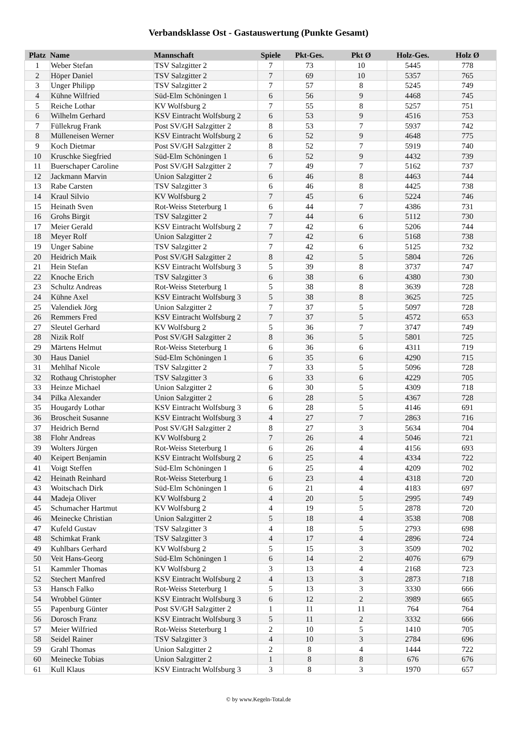Verbandsklasse Ost - Gastauswertung (Punkte Gesamt)
| Platz | Name | Mannschaft | Spiele | Pkt-Ges. | Pkt Ø | Holz-Ges. | Holz Ø |
| --- | --- | --- | --- | --- | --- | --- | --- |
| 1 | Weber Stefan | TSV Salzgitter 2 | 7 | 73 | 10 | 5445 | 778 |
| 2 | Höper Daniel | TSV Salzgitter 2 | 7 | 69 | 10 | 5357 | 765 |
| 3 | Unger Philipp | TSV Salzgitter 2 | 7 | 57 | 8 | 5245 | 749 |
| 4 | Kühne Wilfried | Süd-Elm Schöningen 1 | 6 | 56 | 9 | 4468 | 745 |
| 5 | Reiche Lothar | KV Wolfsburg 2 | 7 | 55 | 8 | 5257 | 751 |
| 6 | Wilhelm Gerhard | KSV Eintracht Wolfsburg 2 | 6 | 53 | 9 | 4516 | 753 |
| 7 | Füllekrug Frank | Post SV/GH Salzgitter 2 | 8 | 53 | 7 | 5937 | 742 |
| 8 | Mülleneisen Werner | KSV Eintracht Wolfsburg 2 | 6 | 52 | 9 | 4648 | 775 |
| 9 | Koch Dietmar | Post SV/GH Salzgitter 2 | 8 | 52 | 7 | 5919 | 740 |
| 10 | Kruschke Siegfried | Süd-Elm Schöningen 1 | 6 | 52 | 9 | 4432 | 739 |
| 11 | Buerschaper Caroline | Post SV/GH Salzgitter 2 | 7 | 49 | 7 | 5162 | 737 |
| 12 | Jackmann Marvin | Union Salzgitter 2 | 6 | 46 | 8 | 4463 | 744 |
| 13 | Rabe Carsten | TSV Salzgitter 3 | 6 | 46 | 8 | 4425 | 738 |
| 14 | Kraul Silvio | KV Wolfsburg 2 | 7 | 45 | 6 | 5224 | 746 |
| 15 | Heinath Sven | Rot-Weiss Steterburg 1 | 6 | 44 | 7 | 4386 | 731 |
| 16 | Grohs Birgit | TSV Salzgitter 2 | 7 | 44 | 6 | 5112 | 730 |
| 17 | Meier Gerald | KSV Eintracht Wolfsburg 2 | 7 | 42 | 6 | 5206 | 744 |
| 18 | Meyer Rolf | Union Salzgitter 2 | 7 | 42 | 6 | 5168 | 738 |
| 19 | Unger Sabine | TSV Salzgitter 2 | 7 | 42 | 6 | 5125 | 732 |
| 20 | Heidrich Maik | Post SV/GH Salzgitter 2 | 8 | 42 | 5 | 5804 | 726 |
| 21 | Hein Stefan | KSV Eintracht Wolfsburg 3 | 5 | 39 | 8 | 3737 | 747 |
| 22 | Knoche Erich | TSV Salzgitter 3 | 6 | 38 | 6 | 4380 | 730 |
| 23 | Schultz Andreas | Rot-Weiss Steterburg 1 | 5 | 38 | 8 | 3639 | 728 |
| 24 | Kühne Axel | KSV Eintracht Wolfsburg 3 | 5 | 38 | 8 | 3625 | 725 |
| 25 | Valendiek Jörg | Union Salzgitter 2 | 7 | 37 | 5 | 5097 | 728 |
| 26 | Remmers Fred | KSV Eintracht Wolfsburg 2 | 7 | 37 | 5 | 4572 | 653 |
| 27 | Sleutel Gerhard | KV Wolfsburg 2 | 5 | 36 | 7 | 3747 | 749 |
| 28 | Nizik Rolf | Post SV/GH Salzgitter 2 | 8 | 36 | 5 | 5801 | 725 |
| 29 | Märtens Helmut | Rot-Weiss Steterburg 1 | 6 | 36 | 6 | 4311 | 719 |
| 30 | Haus Daniel | Süd-Elm Schöningen 1 | 6 | 35 | 6 | 4290 | 715 |
| 31 | Mehlhaf Nicole | TSV Salzgitter 2 | 7 | 33 | 5 | 5096 | 728 |
| 32 | Rothaug Christopher | TSV Salzgitter 3 | 6 | 33 | 6 | 4229 | 705 |
| 33 | Heinze Michael | Union Salzgitter 2 | 6 | 30 | 5 | 4309 | 718 |
| 34 | Pilka Alexander | Union Salzgitter 2 | 6 | 28 | 5 | 4367 | 728 |
| 35 | Hougardy Lothar | KSV Eintracht Wolfsburg 3 | 6 | 28 | 5 | 4146 | 691 |
| 36 | Broscheit Susanne | KSV Eintracht Wolfsburg 3 | 4 | 27 | 7 | 2863 | 716 |
| 37 | Heidrich Bernd | Post SV/GH Salzgitter 2 | 8 | 27 | 3 | 5634 | 704 |
| 38 | Flohr Andreas | KV Wolfsburg 2 | 7 | 26 | 4 | 5046 | 721 |
| 39 | Wolters Jürgen | Rot-Weiss Steterburg 1 | 6 | 26 | 4 | 4156 | 693 |
| 40 | Keipert Benjamin | KSV Eintracht Wolfsburg 2 | 6 | 25 | 4 | 4334 | 722 |
| 41 | Voigt Steffen | Süd-Elm Schöningen 1 | 6 | 25 | 4 | 4209 | 702 |
| 42 | Heinath Reinhard | Rot-Weiss Steterburg 1 | 6 | 23 | 4 | 4318 | 720 |
| 43 | Woitschach Dirk | Süd-Elm Schöningen 1 | 6 | 21 | 4 | 4183 | 697 |
| 44 | Madeja Oliver | KV Wolfsburg 2 | 4 | 20 | 5 | 2995 | 749 |
| 45 | Schumacher Hartmut | KV Wolfsburg 2 | 4 | 19 | 5 | 2878 | 720 |
| 46 | Meinecke Christian | Union Salzgitter 2 | 5 | 18 | 4 | 3538 | 708 |
| 47 | Kufeld Gustav | TSV Salzgitter 3 | 4 | 18 | 5 | 2793 | 698 |
| 48 | Schimkat Frank | TSV Salzgitter 3 | 4 | 17 | 4 | 2896 | 724 |
| 49 | Kuhlbars Gerhard | KV Wolfsburg 2 | 5 | 15 | 3 | 3509 | 702 |
| 50 | Veit Hans-Georg | Süd-Elm Schöningen 1 | 6 | 14 | 2 | 4076 | 679 |
| 51 | Kammler Thomas | KV Wolfsburg 2 | 3 | 13 | 4 | 2168 | 723 |
| 52 | Stechert Manfred | KSV Eintracht Wolfsburg 2 | 4 | 13 | 3 | 2873 | 718 |
| 53 | Hansch Falko | Rot-Weiss Steterburg 1 | 5 | 13 | 3 | 3330 | 666 |
| 54 | Wrobbel Günter | KSV Eintracht Wolfsburg 3 | 6 | 12 | 2 | 3989 | 665 |
| 55 | Papenburg Günter | Post SV/GH Salzgitter 2 | 1 | 11 | 11 | 764 | 764 |
| 56 | Dorosch Franz | KSV Eintracht Wolfsburg 3 | 5 | 11 | 2 | 3332 | 666 |
| 57 | Meier Wilfried | Rot-Weiss Steterburg 1 | 2 | 10 | 5 | 1410 | 705 |
| 58 | Seidel Rainer | TSV Salzgitter 3 | 4 | 10 | 3 | 2784 | 696 |
| 59 | Grahl Thomas | Union Salzgitter 2 | 2 | 8 | 4 | 1444 | 722 |
| 60 | Meinecke Tobias | Union Salzgitter 2 | 1 | 8 | 8 | 676 | 676 |
| 61 | Kull Klaus | KSV Eintracht Wolfsburg 3 | 3 | 8 | 3 | 1970 | 657 |
© by www.Kegeln-Total.de